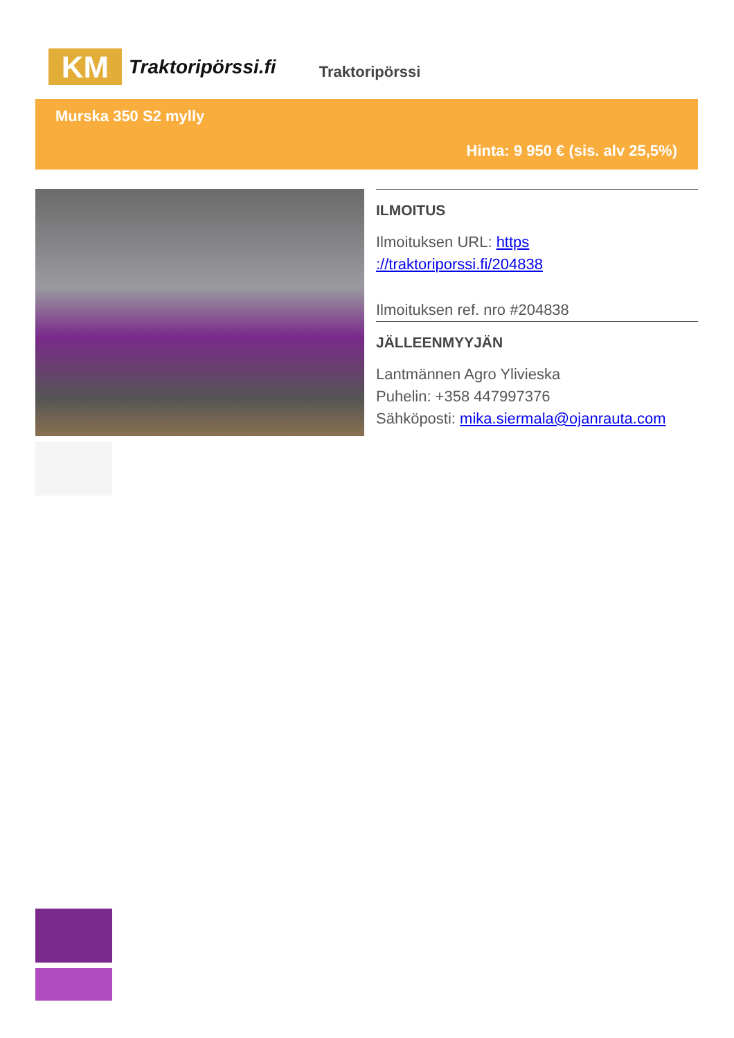KM
Traktoripörssi.fi
Traktoripörssi
Murska 350 S2 mylly
Hinta: 9 950 € (sis. alv 25,5%)
ILMOITUS
Ilmoituksen URL: https ://traktoriporssi.fi/204838
Ilmoituksen ref. nro #204838
JÄLLEENMYYJÄN
Lantmännen Agro Ylivieska
Puhelin: +358 447997376
Sähköposti: mika.siermala@ojanrauta.com